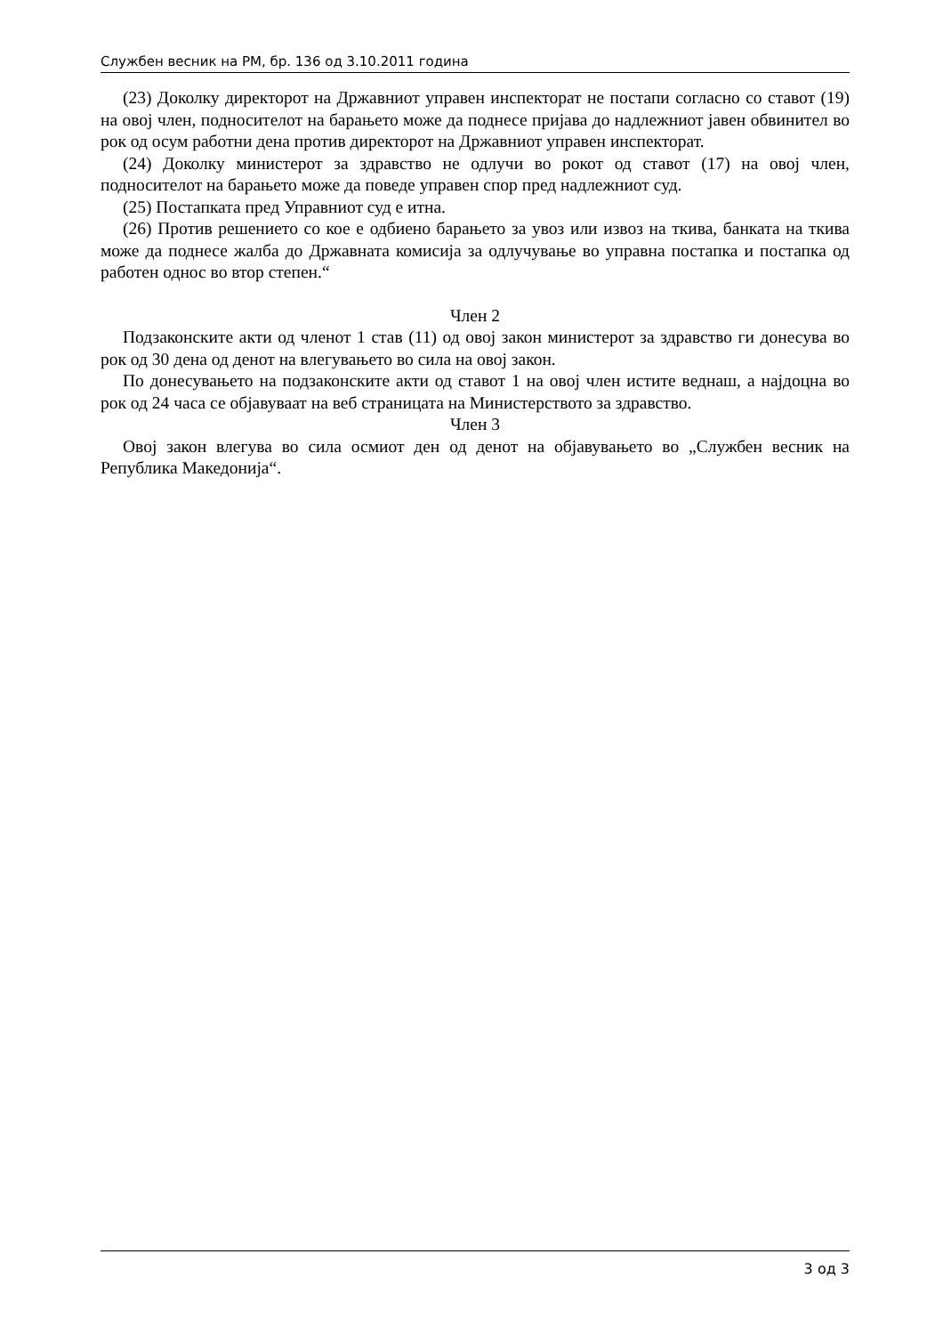Службен весник на РМ, бр. 136 од 3.10.2011 година
(23) Доколку директорот на Државниот управен инспекторат не постапи согласно со ставот (19) на овој член, подносителот на барањето може да поднесе пријава до надлежниот јавен обвинител во рок од осум работни дена против директорот на Државниот управен инспекторат.
(24) Доколку министерот за здравство не одлучи во рокот од ставот (17) на овој член, подносителот на барањето може да поведе управен спор пред надлежниот суд.
(25) Постапката пред Управниот суд е итна.
(26) Против решението со кое е одбиено барањето за увоз или извоз на ткива, банката на ткива може да поднесе жалба до Државната комисија за одлучување во управна постапка и постапка од работен однос во втор степен.“
Член 2
Подзаконските акти од членот 1 став (11) од овој закон министерот за здравство ги донесува во рок од 30 дена од денот на влегувањето во сила на овој закон.
По донесувањето на подзаконските акти од ставот 1 на овој член истите веднаш, а најдоцна во рок од 24 часа се објавуваат на веб страницата на Министерството за здравство.
Член 3
Овој закон влегува во сила осмиот ден од денот на објавувањето во „Службен весник на Република Македонија“.
3 од 3